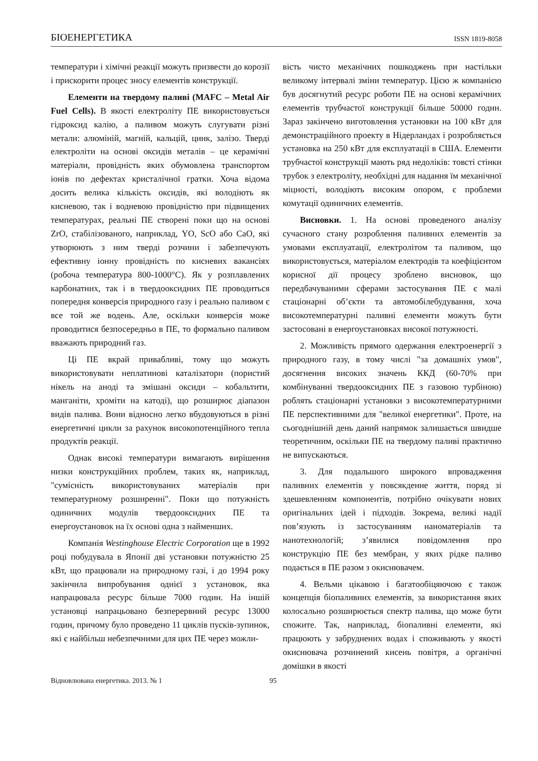БІОЕНЕРГЕТИКА ISSN 1819-8058
температури і хімічні реакції можуть призвести до корозії і прискорити процес зносу елементів конструкції.
Елементи на твердому паливі (MAFC – Metal Air Fuel Cells). В якості електроліту ПЕ використовується гідроксид калію, а паливом можуть слугувати різні метали: алюміній, магній, кальцій, цинк, залізо. Тверді електроліти на основі оксидів металів – це керамічні матеріали, провідність яких обумовлена транспортом іонів по дефектах кристалічної гратки. Хоча відома досить велика кількість оксидів, які володіють як кисневою, так і водневою провідністю при підвищених температурах, реальні ПЕ створені поки що на основі ZrO, стабілізованого, наприклад, YO, ScO або CaO, які утворюють з ним тверді розчини і забезпечують ефективну іонну провідність по кисневих вакансіях (робоча температура 800-1000°С). Як у розплавлених карбонатних, так і в твердооксидних ПЕ проводиться попередня конверсія природного газу і реально паливом є все той же водень. Але, оскільки конверсія може проводитися безпосередньо в ПЕ, то формально паливом вважають природний газ.
Ці ПЕ вкрай привабливі, тому що можуть використовувати неплатинові каталізатори (пористий нікель на аноді та змішані оксиди – кобальтити, манганіти, хроміти на катоді), що розширює діапазон видів палива. Вони відносно легко вбудовуються в різні енергетичні цикли за рахунок високопотенційного тепла продуктів реакції.
Однак високі температури вимагають вирішення низки конструкційних проблем, таких як, наприклад, "сумісність використовуваних матеріалів при температурному розширенні". Поки що потужність одиничних модулів твердооксидних ПЕ та енергоустановок на їх основі одна з найменших.
Компанія Westinghouse Electric Corporation ще в 1992 році побудувала в Японії дві установки потужністю 25 кВт, що працювали на природному газі, і до 1994 року закінчила випробування однієї з установок, яка напрацювала ресурс більше 7000 годин. На іншій установці напрацьовано безперервний ресурс 13000 годин, причому було проведено 11 циклів пусків-зупинок, які є найбільш небезпечними для цих ПЕ через можли-
вість чисто механічних пошкоджень при настільки великому інтервалі зміни температур. Цією ж компанією був досягнутий ресурс роботи ПЕ на основі керамічних елементів трубчастої конструкції більше 50000 годин. Зараз закінчено виготовлення установки на 100 кВт для демонстраційного проекту в Нідерландах і розробляється установка на 250 кВт для експлуатації в США. Елементи трубчастої конструкції мають ряд недоліків: товсті стінки трубок з електроліту, необхідні для надання їм механічної міцності, володіють високим опором, є проблеми комутації одиничних елементів.
Висновки. 1. На основі проведеного аналізу сучасного стану розроблення паливних елементів за умовами експлуатації, електролітом та паливом, що використовується, матеріалом електродів та коефіцієнтом корисної дії процесу зроблено висновок, що передбачуваними сферами застосування ПЕ є малі стаціонарні об’єкти та автомобілебудування, хоча високотемпературні паливні елементи можуть бути застосовані в енергоустановках високої потужності.
2. Можливість прямого одержання електроенергії з природного газу, в тому числі "за домашніх умов", досягнення високих значень ККД (60-70% при комбінуванні твердооксидних ПЕ з газовою турбіною) роблять стаціонарні установки з високотемпературними ПЕ перспективними для "великої енергетики". Проте, на сьогоднішній день даний напрямок залишається швидше теоретичним, оскільки ПЕ на твердому паливі практично не випускаються.
3. Для подальшого широкого впровадження паливних елементів у повсякденне життя, поряд зі здешевленням компонентів, потрібно очікувати нових оригінальних ідей і підходів. Зокрема, великі надії пов’язують із застосуванням наноматеріалів та нанотехнологій; з’явилися повідомлення про конструкцію ПЕ без мембран, у яких рідке паливо подається в ПЕ разом з окиснювачем.
4. Вельми цікавою і багатообіцяючою є також концепція біопаливних елементів, за використання яких колосально розширюється спектр палива, що може бути спожите. Так, наприклад, біопаливні елементи, які працюють у забруднених водах і споживають у якості окиснювача розчинений кисень повітря, а органічні домішки в якості
Відновлювана енергетика. 2013. № 1 95